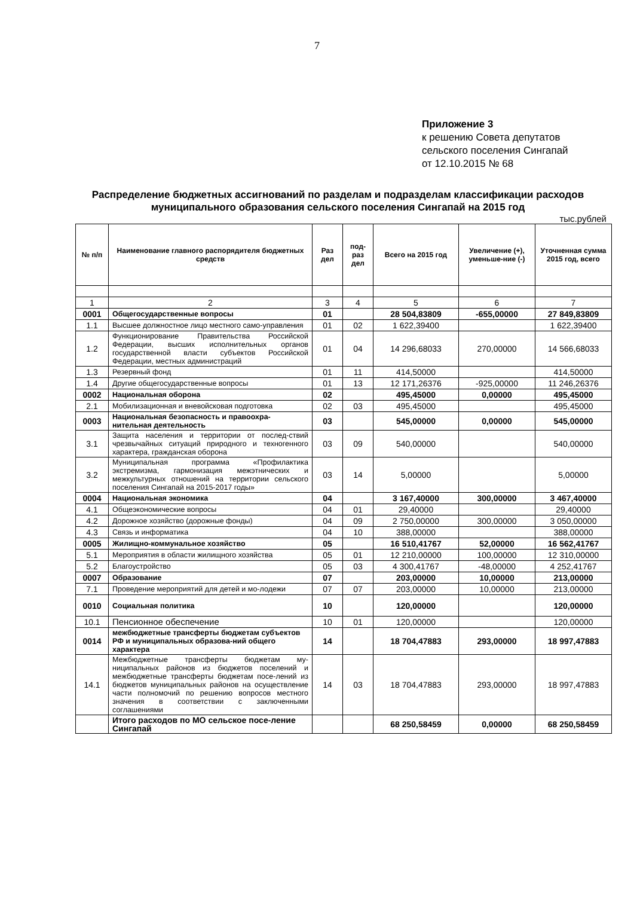7
Приложение 3
к решению Совета депутатов
сельского поселения Сингапай
от 12.10.2015 № 68
Распределение бюджетных ассигнований по разделам и подразделам классификации расходов муниципального образования сельского поселения Сингапай на 2015 год
тыс.рублей
| № п/п | Наименование главного распорядителя бюджетных средств | Раз дел | под-раз дел | Всего на 2015 год | Увеличение (+), уменьше-ние (-) | Уточненная сумма 2015 год, всего |
| --- | --- | --- | --- | --- | --- | --- |
| 1 | 2 | 3 | 4 | 5 | 6 | 7 |
| 0001 | Общегосударственные вопросы | 01 | | 28 504,83809 | -655,00000 | 27 849,83809 |
| 1.1 | Высшее должностное лицо местного само-управления | 01 | 02 | 1 622,39400 | | 1 622,39400 |
| 1.2 | Функционирование Правительства Российской Федерации, высших исполнительных органов государственной власти субъектов Российской Федерации, местных администраций | 01 | 04 | 14 296,68033 | 270,00000 | 14 566,68033 |
| 1.3 | Резервный фонд | 01 | 11 | 414,50000 | | 414,50000 |
| 1.4 | Другие общегосударственные вопросы | 01 | 13 | 12 171,26376 | -925,00000 | 11 246,26376 |
| 0002 | Национальная оборона | 02 | | 495,45000 | 0,00000 | 495,45000 |
| 2.1 | Мобилизационная и вневойсковая подготовка | 02 | 03 | 495,45000 | | 495,45000 |
| 0003 | Национальная безопасность и правоохра-нительная деятельность | 03 | | 545,00000 | 0,00000 | 545,00000 |
| 3.1 | Защита населения и территории от послед-ствий чрезвычайных ситуаций природного и техногенного характера, гражданская оборона | 03 | 09 | 540,00000 | | 540,00000 |
| 3.2 | Муниципальная программа «Профилактика экстремизма, гармонизация межэтнических и межкультурных отношений на территории сельского поселения Сингапай на 2015-2017 годы» | 03 | 14 | 5,00000 | | 5,00000 |
| 0004 | Национальная экономика | 04 | | 3 167,40000 | 300,00000 | 3 467,40000 |
| 4.1 | Общеэкономические вопросы | 04 | 01 | 29,40000 | | 29,40000 |
| 4.2 | Дорожное хозяйство (дорожные фонды) | 04 | 09 | 2 750,00000 | 300,00000 | 3 050,00000 |
| 4.3 | Связь и информатика | 04 | 10 | 388,00000 | | 388,00000 |
| 0005 | Жилищно-коммунальное хозяйство | 05 | | 16 510,41767 | 52,00000 | 16 562,41767 |
| 5.1 | Мероприятия в области жилищного хозяйства | 05 | 01 | 12 210,00000 | 100,00000 | 12 310,00000 |
| 5.2 | Благоустройство | 05 | 03 | 4 300,41767 | -48,00000 | 4 252,41767 |
| 0007 | Образование | 07 | | 203,00000 | 10,00000 | 213,00000 |
| 7.1 | Проведение мероприятий для детей и мо-лодежи | 07 | 07 | 203,00000 | 10,00000 | 213,00000 |
| 0010 | Социальная политика | 10 | | 120,00000 | | 120,00000 |
| 10.1 | Пенсионное обеспечение | 10 | 01 | 120,00000 | | 120,00000 |
| 0014 | межбюджетные трансферты бюджетам субъектов РФ и муниципальных образова-ний общего характера | 14 | | 18 704,47883 | 293,00000 | 18 997,47883 |
| 14.1 | Межбюджетные трансферты бюджетам му-ниципальных районов из бюджетов поселений и межбюджетные трансферты бюджетам посе-лений из бюджетов муниципальных районов на осуществление части полномочий по решению вопросов местного значения в соответствии с заключенными соглашениями | 14 | 03 | 18 704,47883 | 293,00000 | 18 997,47883 |
| | Итого расходов по МО сельское посе-ление Сингапай | | | 68 250,58459 | 0,00000 | 68 250,58459 |